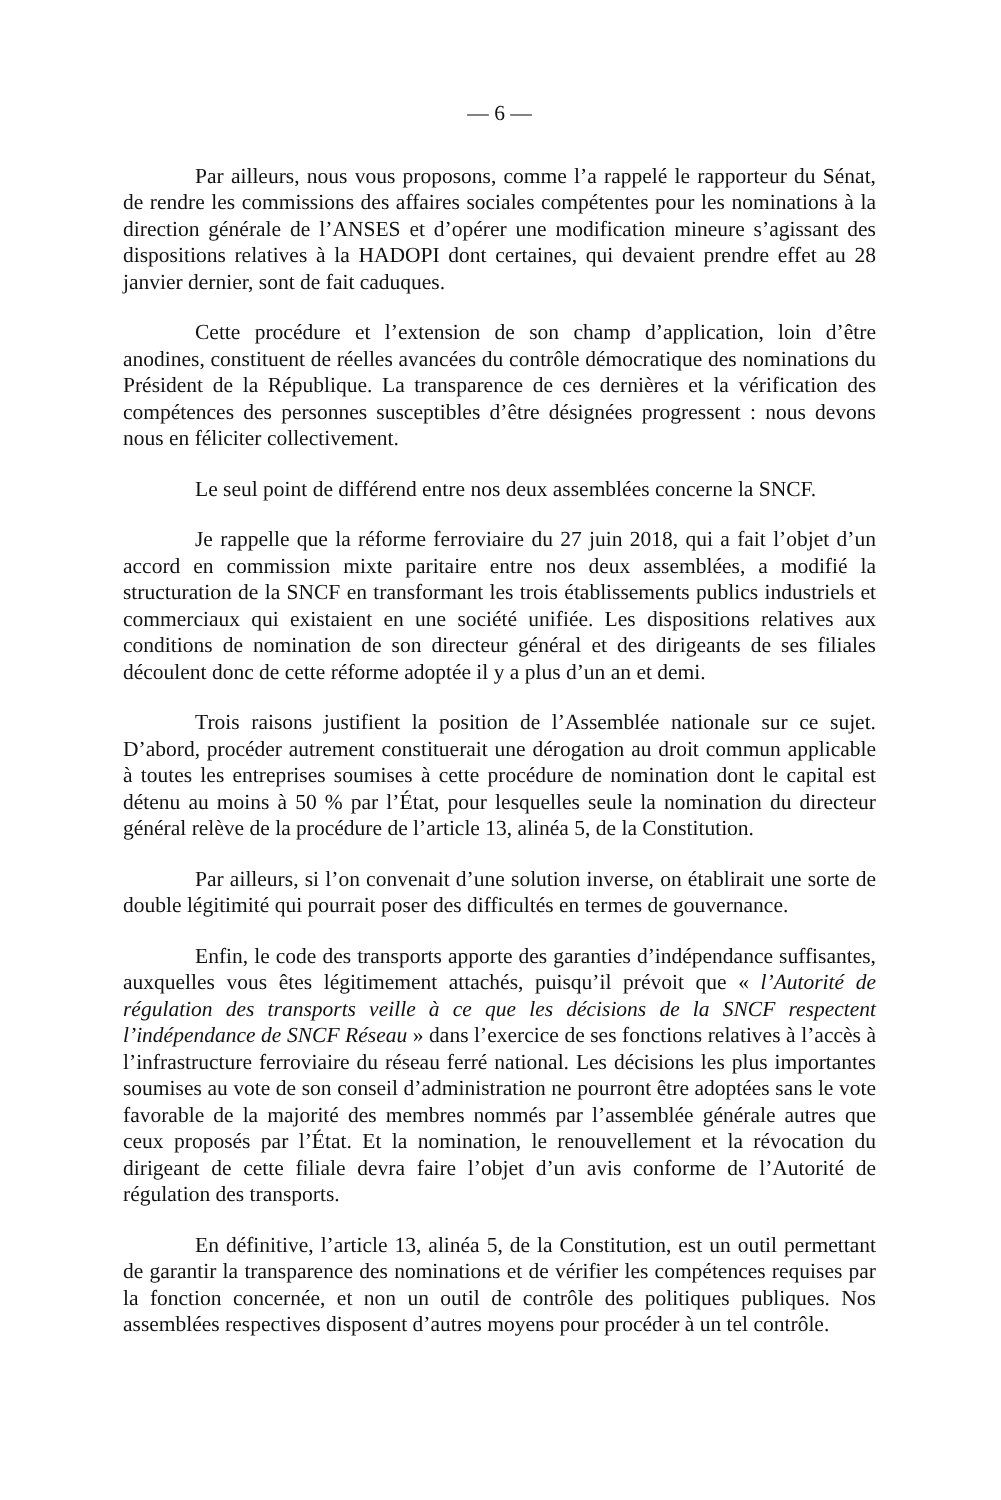— 6 —
Par ailleurs, nous vous proposons, comme l’a rappelé le rapporteur du Sénat, de rendre les commissions des affaires sociales compétentes pour les nominations à la direction générale de l’ANSES et d’opérer une modification mineure s’agissant des dispositions relatives à la HADOPI dont certaines, qui devaient prendre effet au 28 janvier dernier, sont de fait caduques.
Cette procédure et l’extension de son champ d’application, loin d’être anodines, constituent de réelles avancées du contrôle démocratique des nominations du Président de la République. La transparence de ces dernières et la vérification des compétences des personnes susceptibles d’être désignées progressent : nous devons nous en féliciter collectivement.
Le seul point de différend entre nos deux assemblées concerne la SNCF.
Je rappelle que la réforme ferroviaire du 27 juin 2018, qui a fait l’objet d’un accord en commission mixte paritaire entre nos deux assemblées, a modifié la structuration de la SNCF en transformant les trois établissements publics industriels et commerciaux qui existaient en une société unifiée. Les dispositions relatives aux conditions de nomination de son directeur général et des dirigeants de ses filiales découlent donc de cette réforme adoptée il y a plus d’un an et demi.
Trois raisons justifient la position de l’Assemblée nationale sur ce sujet. D’abord, procéder autrement constituerait une dérogation au droit commun applicable à toutes les entreprises soumises à cette procédure de nomination dont le capital est détenu au moins à 50 % par l’État, pour lesquelles seule la nomination du directeur général relève de la procédure de l’article 13, alinéa 5, de la Constitution.
Par ailleurs, si l’on convenait d’une solution inverse, on établirait une sorte de double légitimité qui pourrait poser des difficultés en termes de gouvernance.
Enfin, le code des transports apporte des garanties d’indépendance suffisantes, auxquelles vous êtes légitimement attachés, puisqu’il prévoit que « l’Autorité de régulation des transports veille à ce que les décisions de la SNCF respectent l’indépendance de SNCF Réseau » dans l’exercice de ses fonctions relatives à l’accès à l’infrastructure ferroviaire du réseau ferré national. Les décisions les plus importantes soumises au vote de son conseil d’administration ne pourront être adoptées sans le vote favorable de la majorité des membres nommés par l’assemblée générale autres que ceux proposés par l’État. Et la nomination, le renouvellement et la révocation du dirigeant de cette filiale devra faire l’objet d’un avis conforme de l’Autorité de régulation des transports.
En définitive, l’article 13, alinéa 5, de la Constitution, est un outil permettant de garantir la transparence des nominations et de vérifier les compétences requises par la fonction concernée, et non un outil de contrôle des politiques publiques. Nos assemblées respectives disposent d’autres moyens pour procéder à un tel contrôle.